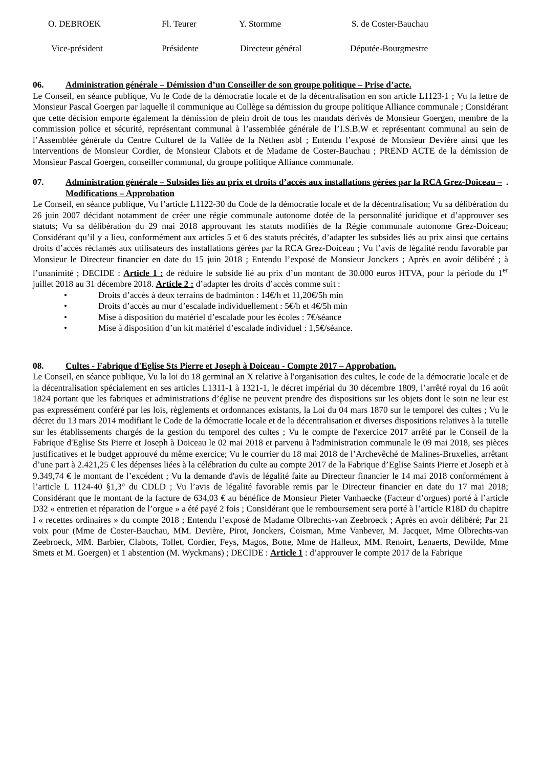O. DEBROEK Fl. Teurer Y. Stormme S. de Coster-Bauchau
Vice-président Présidente Directeur général Députée-Bourgmestre
06. Administration générale – Démission d’un Conseiller de son groupe politique – Prise d’acte.
Le Conseil, en séance publique, Vu le Code de la démocratie locale et de la décentralisation en son article L1123-1 ; Vu la lettre de Monsieur Pascal Goergen par laquelle il communique au Collège sa démission du groupe politique Alliance communale ; Considérant que cette décision emporte également la démission de plein droit de tous les mandats dérivés de Monsieur Goergen, membre de la commission police et sécurité, représentant communal à l’assemblée générale de l’I.S.B.W et représentant communal au sein de l’Assemblée générale du Centre Culturel de la Vallée de la Néthen asbl ; Entendu l’exposé de Monsieur Devière ainsi que les interventions de Monsieur Cordier, de Monsieur Clabots et de Madame de Coster-Bauchau ; PREND ACTE de la démission de Monsieur Pascal Goergen, conseiller communal, du groupe politique Alliance communale.
07. Administration générale – Subsides liés au prix et droits d’accès aux installations gérées par la RCA Grez-Doiceau – Modifications – Approbation.
Le Conseil, en séance publique, Vu l’article L1122-30 du Code de la démocratie locale et de la décentralisation; Vu sa délibération du 26 juin 2007 décidant notamment de créer une régie communale autonome dotée de la personnalité juridique et d’approuver ses statuts; Vu sa délibération du 29 mai 2018 approuvant les statuts modifiés de la Régie communale autonome Grez-Doiceau; Considérant qu’il y a lieu, conformément aux articles 5 et 6 des statuts précités, d’adapter les subsides liés au prix ainsi que certains droits d’accès réclamés aux utilisateurs des installations gérées par la RCA Grez-Doiceau ; Vu l’avis de légalité rendu favorable par Monsieur le Directeur financier en date du 15 juin 2018 ; Entendu l’exposé de Monsieur Jonckers ; Après en avoir délibéré ; à l’unanimité ; DECIDE : Article 1 : de réduire le subside lié au prix d’un montant de 30.000 euros HTVA, pour la période du 1<sup>er</sup> juillet 2018 au 31 décembre 2018. Article 2 : d’adapter les droits d’accès comme suit :
• Droits d’accès à deux terrains de badminton : 14€/h et 11,20€/5h min
• Droits d’accès au mur d’escalade individuellement : 5€/h et 4€/5h min
• Mise à disposition du matériel d’escalade pour les écoles : 7€/séance
• Mise à disposition d’un kit matériel d’escalade individuel : 1,5€/séance.
08. Cultes - Fabrique d'Eglise Sts Pierre et Joseph à Doiceau - Compte 2017 – Approbation.
Le Conseil, en séance publique, Vu la loi du 18 germinal an X relative à l'organisation des cultes, le code de la démocratie locale et de la décentralisation spécialement en ses articles L1311-1 à 1321-1, le décret impérial du 30 décembre 1809, l’arrêté royal du 16 août 1824 portant que les fabriques et administrations d’église ne peuvent prendre des dispositions sur les objets dont le soin ne leur est pas expressément conféré par les lois, règlements et ordonnances existants, la Loi du 04 mars 1870 sur le temporel des cultes ; Vu le décret du 13 mars 2014 modifiant le Code de la démocratie locale et de la décentralisation et diverses dispositions relatives à la tutelle sur les établissements chargés de la gestion du temporel des cultes ; Vu le compte de l'exercice 2017 arrêté par le Conseil de la Fabrique d'Eglise Sts Pierre et Joseph à Doiceau le 02 mai 2018 et parvenu à l'administration communale le 09 mai 2018, ses pièces justificatives et le budget approuvé du même exercice; Vu le courrier du 18 mai 2018 de l’Archevêché de Malines-Bruxelles, arrêtant d’une part à 2.421,25 € les dépenses liées à la célébration du culte au compte 2017 de la Fabrique d’Eglise Saints Pierre et Joseph et à 9.349,74 € le montant de l’excédent ; Vu la demande d'avis de légalité faite au Directeur financier le 14 mai 2018 conformément à l’article L 1124-40 §1,3° du CDLD ; Vu l’avis de légalité favorable remis par le Directeur financier en date du 17 mai 2018; Considérant que le montant de la facture de 634,03 € au bénéfice de Monsieur Pieter Vanhaecke (Facteur d’orgues) porté à l’article D32 « entretien et réparation de l’orgue » a été payé 2 fois ; Considérant que le remboursement sera porté à l’article R18D du chapitre I « recettes ordinaires » du compte 2018 ; Entendu l’exposé de Madame Olbrechts-van Zeebroeck ; Après en avoir délibéré; Par 21 voix pour (Mme de Coster-Bauchau, MM. Devière, Pirot, Jonckers, Coisman, Mme Vanbever, M. Jacquet, Mme Olbrechts-van Zeebroeck, MM. Barbier, Clabots, Tollet, Cordier, Feys, Magos, Botte, Mme de Halleux, MM. Renoirt, Lenaerts, Dewilde, Mme Smets et M. Goergen) et 1 abstention (M. Wyckmans) ; DECIDE : Article 1 : d’approuver le compte 2017 de la Fabrique